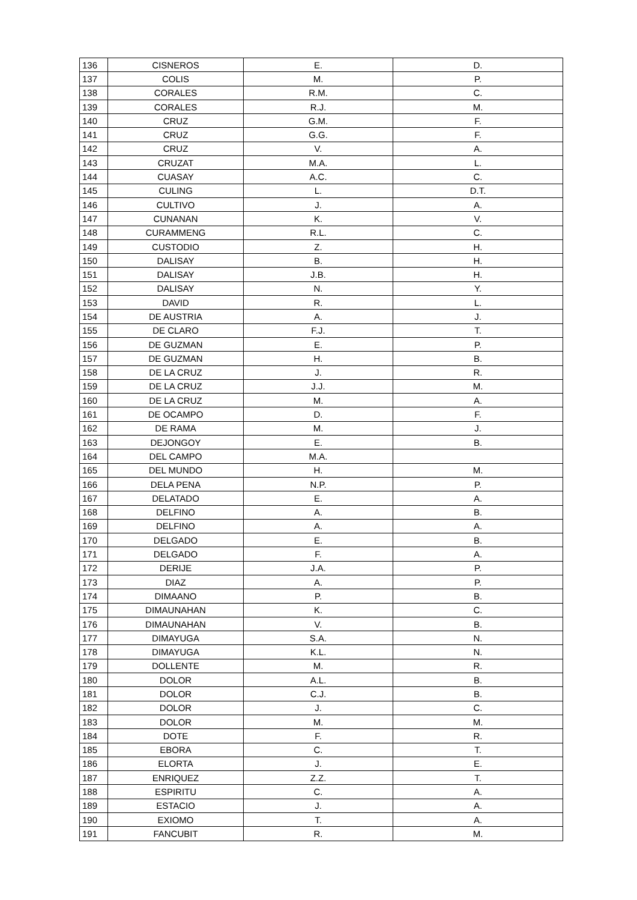| 136 | CISNEROS | E. | D. |
| 137 | COLIS | M. | P. |
| 138 | CORALES | R.M. | C. |
| 139 | CORALES | R.J. | M. |
| 140 | CRUZ | G.M. | F. |
| 141 | CRUZ | G.G. | F. |
| 142 | CRUZ | V. | A. |
| 143 | CRUZAT | M.A. | L. |
| 144 | CUASAY | A.C. | C. |
| 145 | CULING | L. | D.T. |
| 146 | CULTIVO | J. | A. |
| 147 | CUNANAN | K. | V. |
| 148 | CURAMMENG | R.L. | C. |
| 149 | CUSTODIO | Z. | H. |
| 150 | DALISAY | B. | H. |
| 151 | DALISAY | J.B. | H. |
| 152 | DALISAY | N. | Y. |
| 153 | DAVID | R. | L. |
| 154 | DE AUSTRIA | A. | J. |
| 155 | DE CLARO | F.J. | T. |
| 156 | DE GUZMAN | E. | P. |
| 157 | DE GUZMAN | H. | B. |
| 158 | DE LA CRUZ | J. | R. |
| 159 | DE LA CRUZ | J.J. | M. |
| 160 | DE LA CRUZ | M. | A. |
| 161 | DE OCAMPO | D. | F. |
| 162 | DE RAMA | M. | J. |
| 163 | DEJONGOY | E. | B. |
| 164 | DEL CAMPO | M.A. | |
| 165 | DEL MUNDO | H. | M. |
| 166 | DELA PENA | N.P. | P. |
| 167 | DELATADO | E. | A. |
| 168 | DELFINO | A. | B. |
| 169 | DELFINO | A. | A. |
| 170 | DELGADO | E. | B. |
| 171 | DELGADO | F. | A. |
| 172 | DERIJE | J.A. | P. |
| 173 | DIAZ | A. | P. |
| 174 | DIMAANO | P. | B. |
| 175 | DIMAUNAHAN | K. | C. |
| 176 | DIMAUNAHAN | V. | B. |
| 177 | DIMAYUGA | S.A. | N. |
| 178 | DIMAYUGA | K.L. | N. |
| 179 | DOLLENTE | M. | R. |
| 180 | DOLOR | A.L. | B. |
| 181 | DOLOR | C.J. | B. |
| 182 | DOLOR | J. | C. |
| 183 | DOLOR | M. | M. |
| 184 | DOTE | F. | R. |
| 185 | EBORA | C. | T. |
| 186 | ELORTA | J. | E. |
| 187 | ENRIQUEZ | Z.Z. | T. |
| 188 | ESPIRITU | C. | A. |
| 189 | ESTACIO | J. | A. |
| 190 | EXIOMO | T. | A. |
| 191 | FANCUBIT | R. | M. |